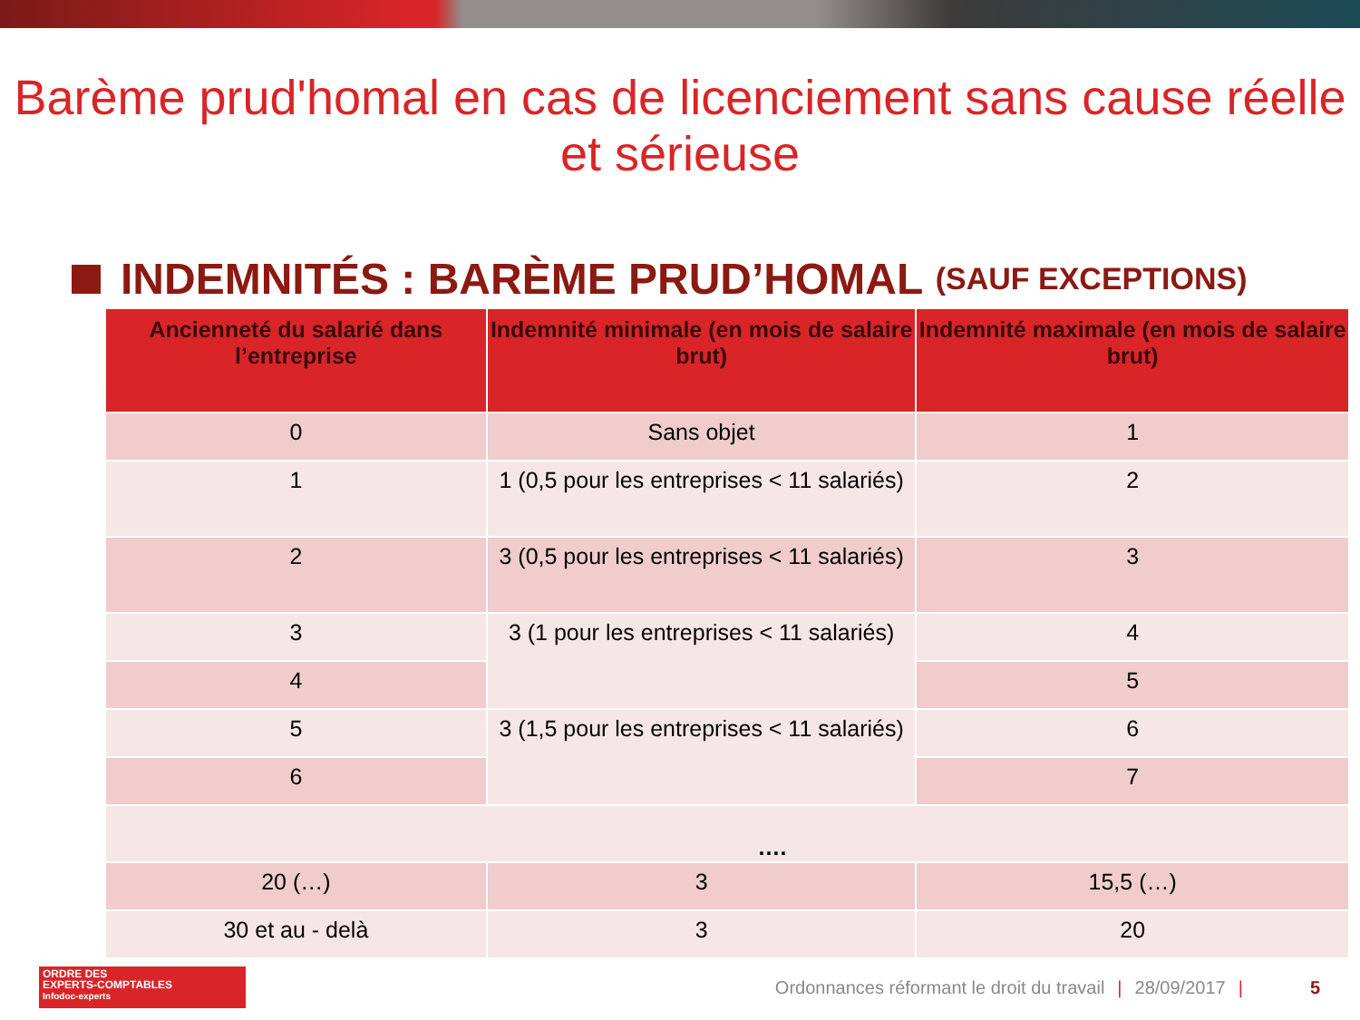Barème prud'homal en cas de licenciement sans cause réelle
et sérieuse
INDEMNITÉS : BARÈME PRUD’HOMAL (SAUF EXCEPTIONS)
| Ancienneté du salarié dans l’entreprise | Indemnité minimale (en mois de salaire brut) | Indemnité maximale (en mois de salaire brut) |
| --- | --- | --- |
| 0 | Sans objet | 1 |
| 1 | 1 (0,5 pour les entreprises < 11 salariés) | 2 |
| 2 | 3 (0,5 pour les entreprises < 11 salariés) | 3 |
| 3 | 3 (1 pour les entreprises < 11 salariés) | 4 |
| 4 | | 5 |
| 5 | 3 (1,5 pour les entreprises < 11 salariés) | 6 |
| 6 | | 7 |
| …. | | |
| 20 (…) | 3 | 15,5 (…) |
| 30 et au - delà | 3 | 20 |
ORDRE DES
EXPERTS-COMPTABLES
Infodoc-experts
Ordonnances réformant le droit du travail | 28/09/2017 | 5